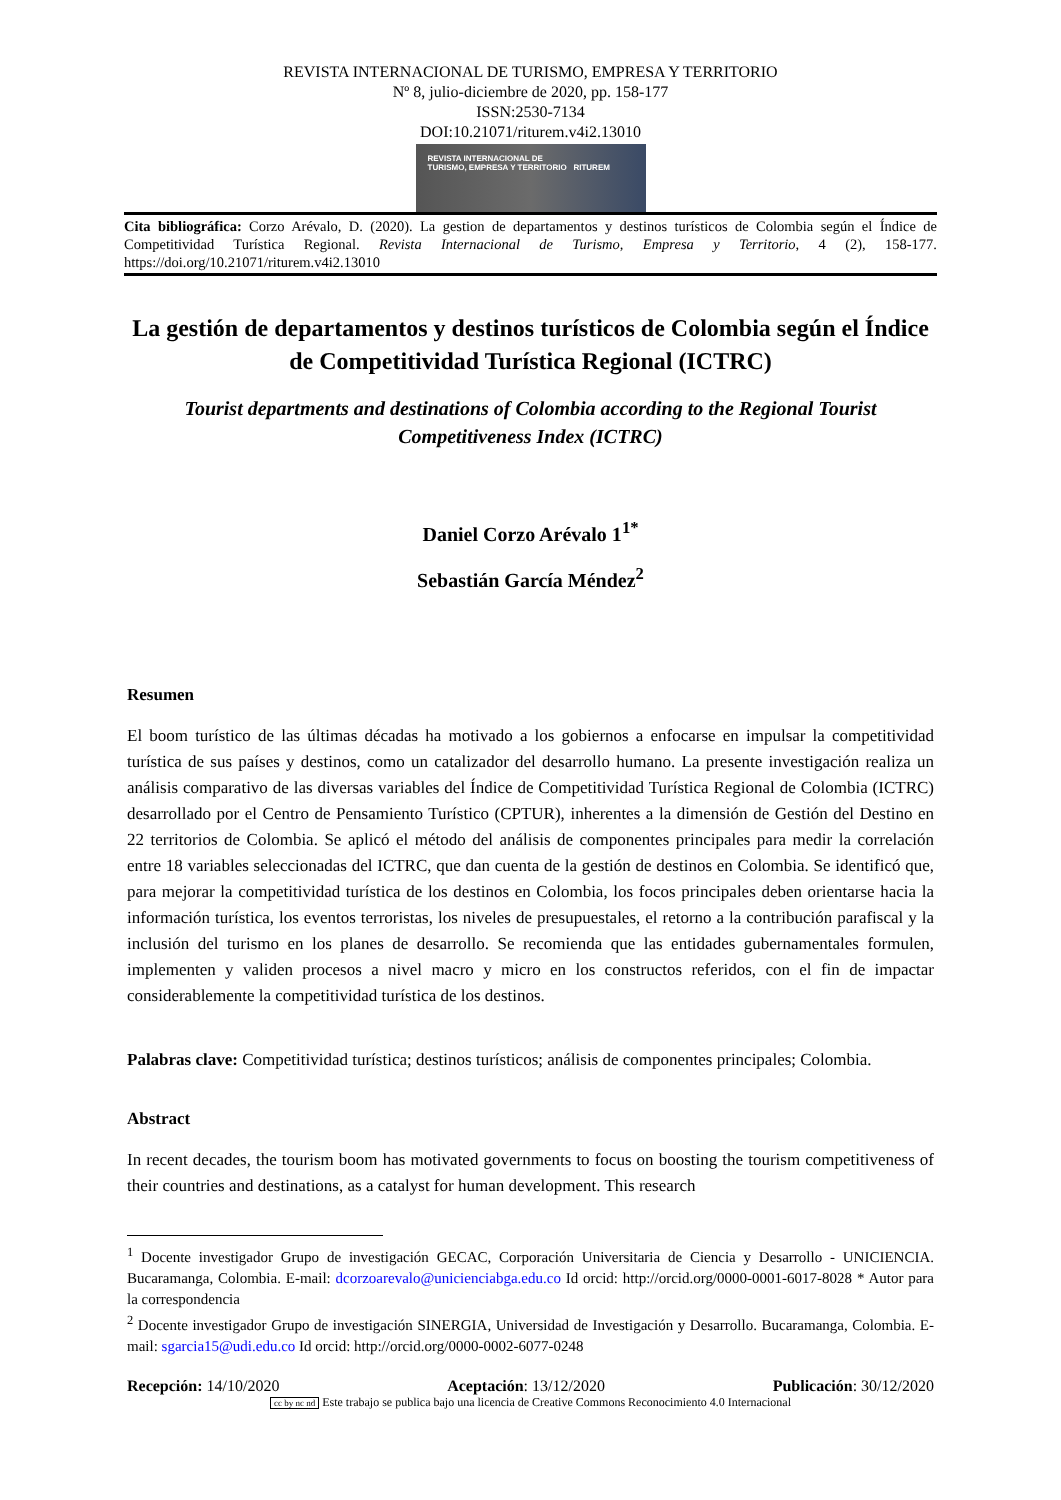REVISTA INTERNACIONAL DE TURISMO, EMPRESA Y TERRITORIO
Nº 8, julio-diciembre de 2020, pp. 158-177
ISSN:2530-7134
DOI:10.21071/riturem.v4i2.13010
REVISTA INTERNACIONAL DE
TURISMO, EMPRESA Y TERRITORIO RITUREM
Cita bibliográfica: Corzo Arévalo, D. (2020). La gestion de departamentos y destinos turísticos de Colombia según el Índice de Competitividad Turística Regional. Revista Internacional de Turismo, Empresa y Territorio, 4 (2), 158-177. https://doi.org/10.21071/riturem.v4i2.13010
La gestión de departamentos y destinos turísticos de Colombia según el Índice de Competitividad Turística Regional (ICTRC)
Tourist departments and destinations of Colombia according to the Regional Tourist Competitiveness Index (ICTRC)
Daniel Corzo Arévalo 1<sup>1*</sup>
Sebastián García Méndez<sup>2</sup>
Resumen
El boom turístico de las últimas décadas ha motivado a los gobiernos a enfocarse en impulsar la competitividad turística de sus países y destinos, como un catalizador del desarrollo humano. La presente investigación realiza un análisis comparativo de las diversas variables del Índice de Competitividad Turística Regional de Colombia (ICTRC) desarrollado por el Centro de Pensamiento Turístico (CPTUR), inherentes a la dimensión de Gestión del Destino en 22 territorios de Colombia. Se aplicó el método del análisis de componentes principales para medir la correlación entre 18 variables seleccionadas del ICTRC, que dan cuenta de la gestión de destinos en Colombia. Se identificó que, para mejorar la competitividad turística de los destinos en Colombia, los focos principales deben orientarse hacia la información turística, los eventos terroristas, los niveles de presupuestales, el retorno a la contribución parafiscal y la inclusión del turismo en los planes de desarrollo. Se recomienda que las entidades gubernamentales formulen, implementen y validen procesos a nivel macro y micro en los constructos referidos, con el fin de impactar considerablemente la competitividad turística de los destinos.
Palabras clave: Competitividad turística; destinos turísticos; análisis de componentes principales; Colombia.
Abstract
In recent decades, the tourism boom has motivated governments to focus on boosting the tourism competitiveness of their countries and destinations, as a catalyst for human development. This research
<sup>1</sup> Docente investigador Grupo de investigación GECAC, Corporación Universitaria de Ciencia y Desarrollo - UNICIENCIA. Bucaramanga, Colombia. E-mail: dcorzoarevalo@unicienciabga.edu.co Id orcid: http://orcid.org/0000-0001-6017-8028 * Autor para la correspondencia
<sup>2</sup> Docente investigador Grupo de investigación SINERGIA, Universidad de Investigación y Desarrollo. Bucaramanga, Colombia. E-mail: sgarcia15@udi.edu.co Id orcid: http://orcid.org/0000-0002-6077-0248
Recepción: 14/10/2020 Aceptación: 13/12/2020 Publicación: 30/12/2020
cc by nc nd Este trabajo se publica bajo una licencia de Creative Commons Reconocimiento 4.0 Internacional